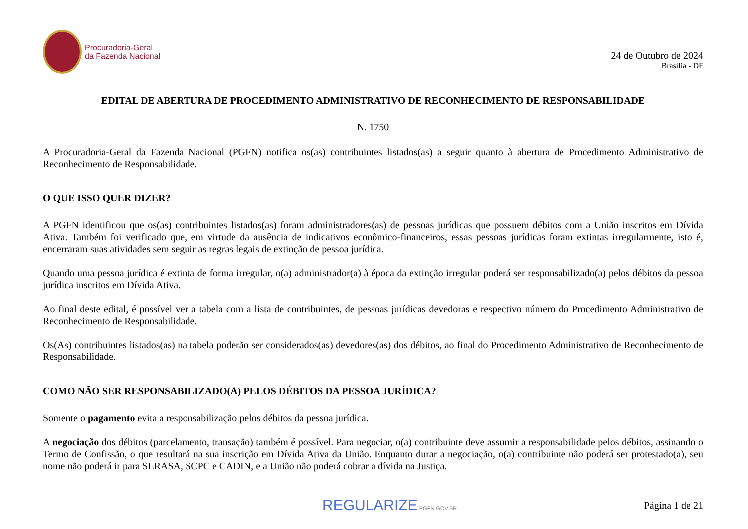Procuradoria-Geral
da Fazenda Nacional
24 de Outubro de 2024
Brasília - DF
EDITAL DE ABERTURA DE PROCEDIMENTO ADMINISTRATIVO DE RECONHECIMENTO DE RESPONSABILIDADE
N. 1750
A Procuradoria-Geral da Fazenda Nacional (PGFN) notifica os(as) contribuintes listados(as) a seguir quanto à abertura de Procedimento Administrativo de Reconhecimento de Responsabilidade.
O QUE ISSO QUER DIZER?
A PGFN identificou que os(as) contribuintes listados(as) foram administradores(as) de pessoas jurídicas que possuem débitos com a União inscritos em Dívida Ativa. Também foi verificado que, em virtude da ausência de indicativos econômico-financeiros, essas pessoas jurídicas foram extintas irregularmente, isto é, encerraram suas atividades sem seguir as regras legais de extinção de pessoa jurídica.
Quando uma pessoa jurídica é extinta de forma irregular, o(a) administrador(a) à época da extinção irregular poderá ser responsabilizado(a) pelos débitos da pessoa jurídica inscritos em Dívida Ativa.
Ao final deste edital, é possível ver a tabela com a lista de contribuintes, de pessoas jurídicas devedoras e respectivo número do Procedimento Administrativo de Reconhecimento de Responsabilidade.
Os(As) contribuintes listados(as) na tabela poderão ser considerados(as) devedores(as) dos débitos, ao final do Procedimento Administrativo de Reconhecimento de Responsabilidade.
COMO NÃO SER RESPONSABILIZADO(A) PELOS DÉBITOS DA PESSOA JURÍDICA?
Somente o pagamento evita a responsabilização pelos débitos da pessoa jurídica.
A negociação dos débitos (parcelamento, transação) também é possível. Para negociar, o(a) contribuinte deve assumir a responsabilidade pelos débitos, assinando o Termo de Confissão, o que resultará na sua inscrição em Dívida Ativa da União. Enquanto durar a negociação, o(a) contribuinte não poderá ser protestado(a), seu nome não poderá ir para SERASA, SCPC e CADIN, e a União não poderá cobrar a dívida na Justiça.
REGULARIZE.PGFN.GOV.BR
Página 1 de 21